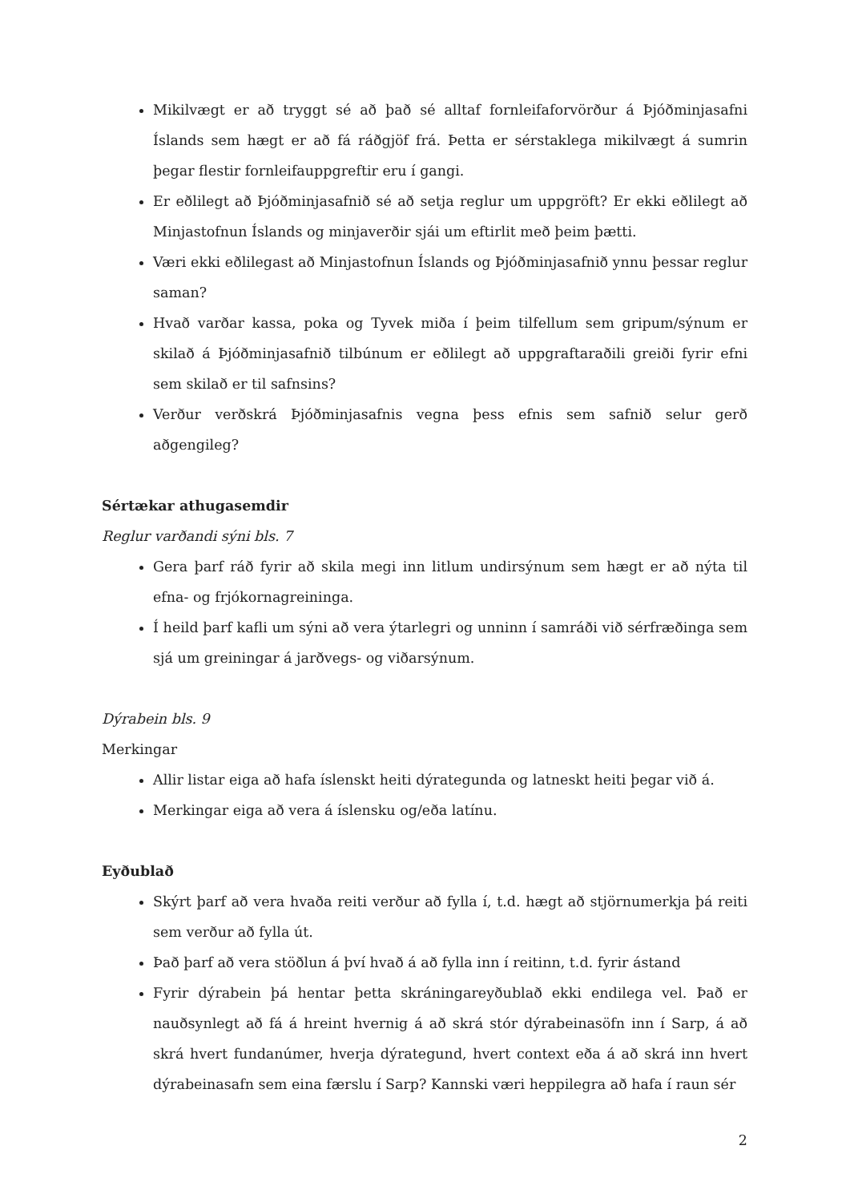Mikilvægt er að tryggt sé að það sé alltaf fornleifaforvörður á Þjóðminjasafni Íslands sem hægt er að fá ráðgjöf frá. Þetta er sérstaklega mikilvægt á sumrin þegar flestir fornleifauppgreftir eru í gangi.
Er eðlilegt að Þjóðminjasafnið sé að setja reglur um uppgröft? Er ekki eðlilegt að Minjastofnun Íslands og minjaverðir sjái um eftirlit með þeim þætti.
Væri ekki eðlilegast að Minjastofnun Íslands og Þjóðminjasafnið ynnu þessar reglur saman?
Hvað varðar kassa, poka og Tyvek miða í þeim tilfellum sem gripum/sýnum er skilað á Þjóðminjasafnið tilbúnum er eðlilegt að uppgraftaraðili greiði fyrir efni sem skilað er til safnsins?
Verður verðskrá Þjóðminjasafnis vegna þess efnis sem safnið selur gerð aðgengileg?
Sértækar athugasemdir
Reglur varðandi sýni bls. 7
Gera þarf ráð fyrir að skila megi inn litlum undirsýnum sem hægt er að nýta til efna- og frjókornagreininga.
Í heild þarf kafli um sýni að vera ýtarlegri og unninn í samráði við sérfræðinga sem sjá um greiningar á jarðvegs- og viðarsýnum.
Dýrabein bls. 9
Merkingar
Allir listar eiga að hafa íslenskt heiti dýrategunda og latneskt heiti þegar við á.
Merkingar eiga að vera á íslensku og/eða latínu.
Eyðublað
Skýrt þarf að vera hvaða reiti verður að fylla í, t.d. hægt að stjörnumerkja þá reiti sem verður að fylla út.
Það þarf að vera stöðlun á því hvað á að fylla inn í reitinn, t.d. fyrir ástand
Fyrir dýrabein þá hentar þetta skráningareyðublað ekki endilega vel. Það er nauðsynlegt að fá á hreint hvernig á að skrá stór dýrabeinasöfn inn í Sarp, á að skrá hvert fundanúmer, hverja dýrategund, hvert context eða á að skrá inn hvert dýrabeinasafn sem eina færslu í Sarp? Kannski væri heppilegra að hafa í raun sér
2